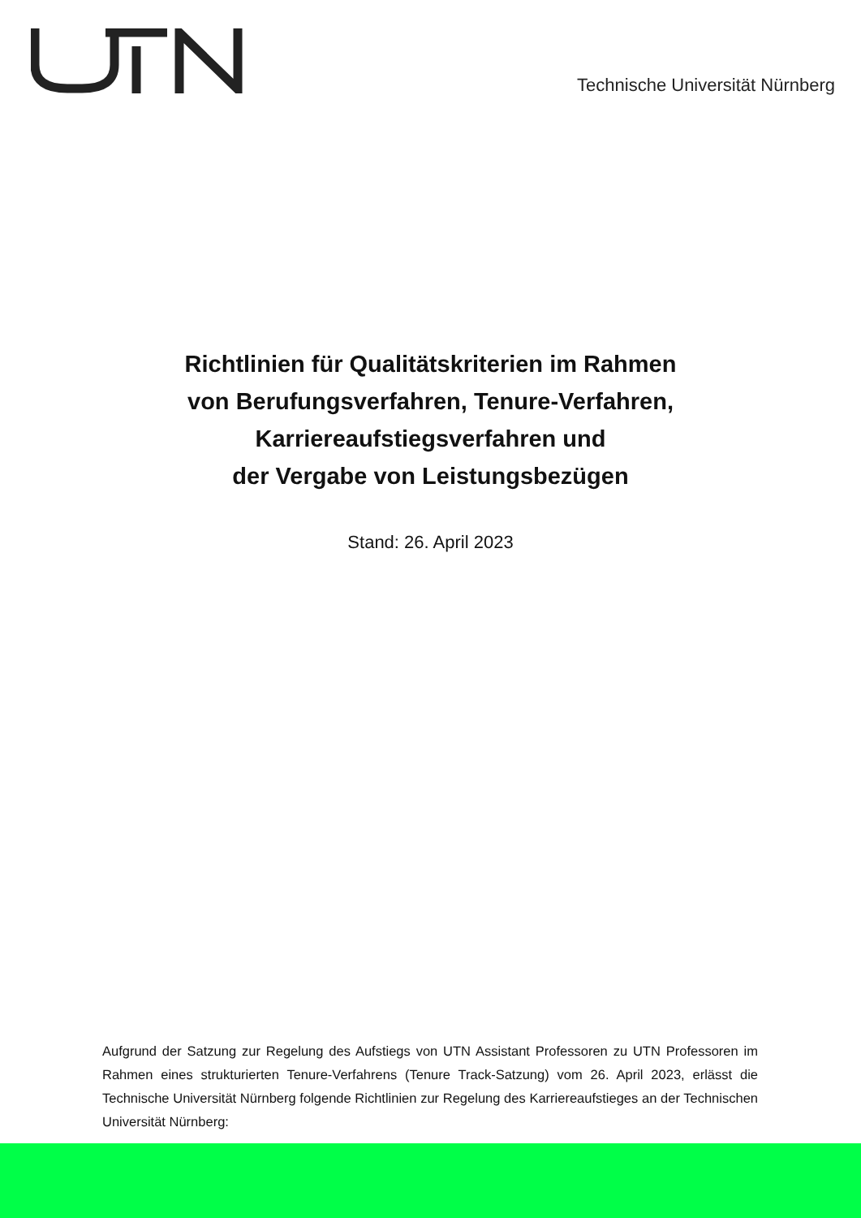Technische Universität Nürnberg
Richtlinien für Qualitätskriterien im Rahmen
von Berufungsverfahren, Tenure-Verfahren,
Karriereaufstiegsverfahren und
der Vergabe von Leistungsbezügen
Stand: 26. April 2023
Aufgrund der Satzung zur Regelung des Aufstiegs von UTN Assistant Professoren zu UTN Professoren im Rahmen eines strukturierten Tenure-Verfahrens (Tenure Track-Satzung) vom 26. April 2023, erlässt die Technische Universität Nürnberg folgende Richtlinien zur Regelung des Karriereaufstieges an der Technischen Universität Nürnberg: